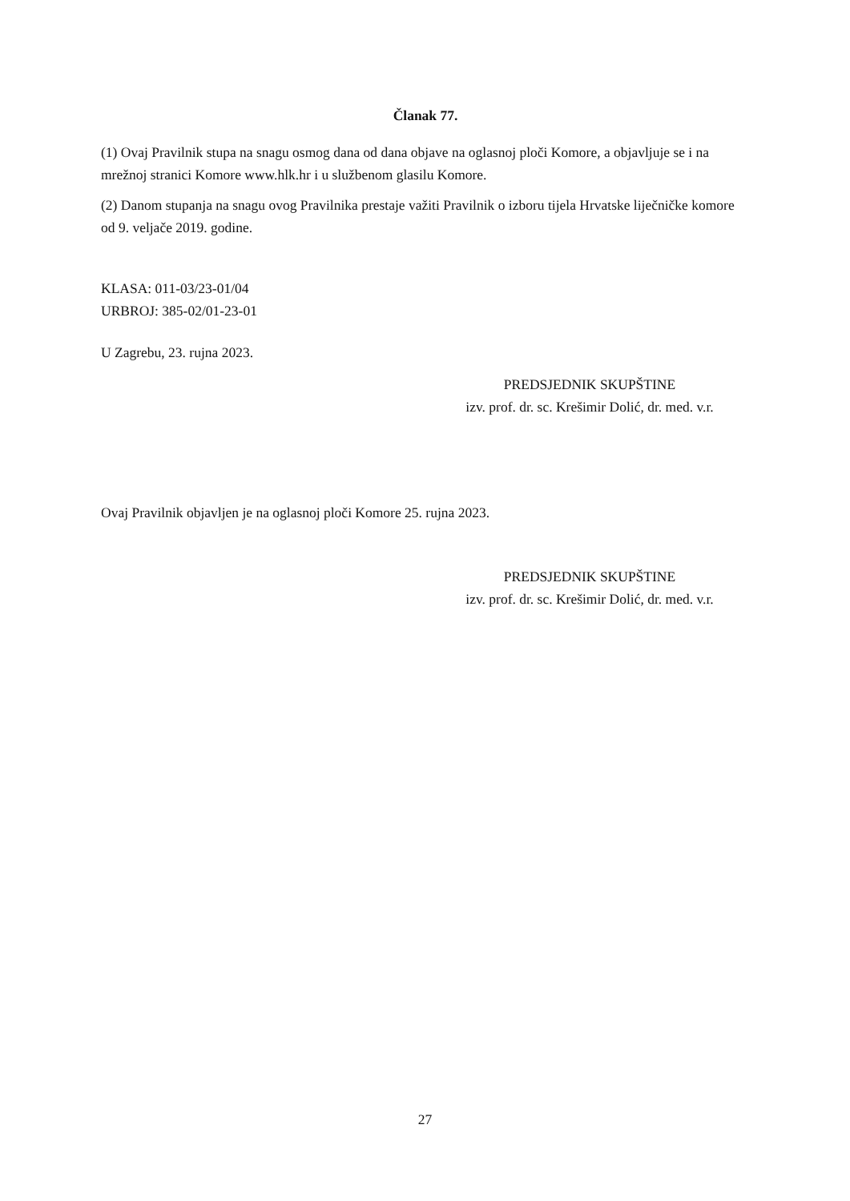Članak 77.
(1) Ovaj Pravilnik stupa na snagu osmog dana od dana objave na oglasnoj ploči Komore, a objavljuje se i na mrežnoj stranici Komore www.hlk.hr i u službenom glasilu Komore.
(2) Danom stupanja na snagu ovog Pravilnika prestaje važiti Pravilnik o izboru tijela Hrvatske liječničke komore od 9. veljače 2019. godine.
KLASA: 011-03/23-01/04
URBROJ: 385-02/01-23-01
U Zagrebu, 23. rujna 2023.
PREDSJEDNIK SKUPŠTINE
izv. prof. dr. sc. Krešimir Dolić, dr. med. v.r.
Ovaj Pravilnik objavljen je na oglasnoj ploči Komore 25. rujna 2023.
PREDSJEDNIK SKUPŠTINE
izv. prof. dr. sc. Krešimir Dolić, dr. med. v.r.
27